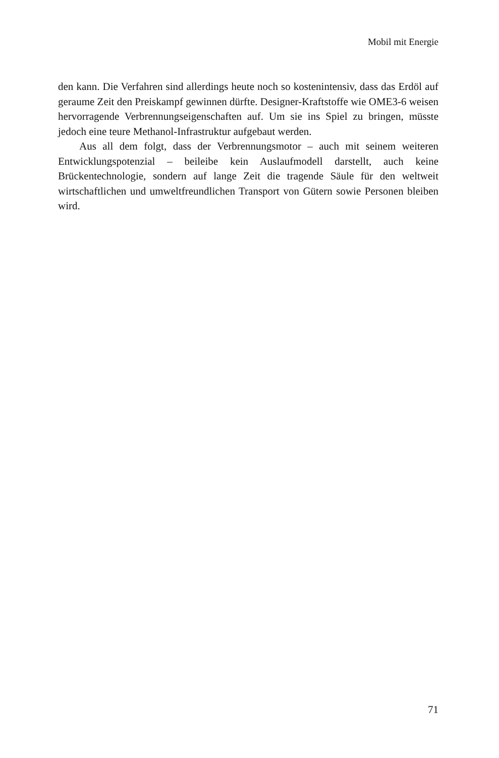Mobil mit Energie
den kann. Die Verfahren sind allerdings heute noch so kostenintensiv, dass das Erdöl auf geraume Zeit den Preiskampf gewinnen dürfte. Designer-Kraftstoffe wie OME3-6 weisen hervorragende Verbrennungseigenschaften auf. Um sie ins Spiel zu bringen, müsste jedoch eine teure Methanol-Infrastruktur aufgebaut werden.
Aus all dem folgt, dass der Verbrennungsmotor – auch mit seinem weiteren Entwicklungspotenzial – beileibe kein Auslaufmodell darstellt, auch keine Brückentechnologie, sondern auf lange Zeit die tragende Säule für den weltweit wirtschaftlichen und umweltfreundlichen Transport von Gütern sowie Personen bleiben wird.
71